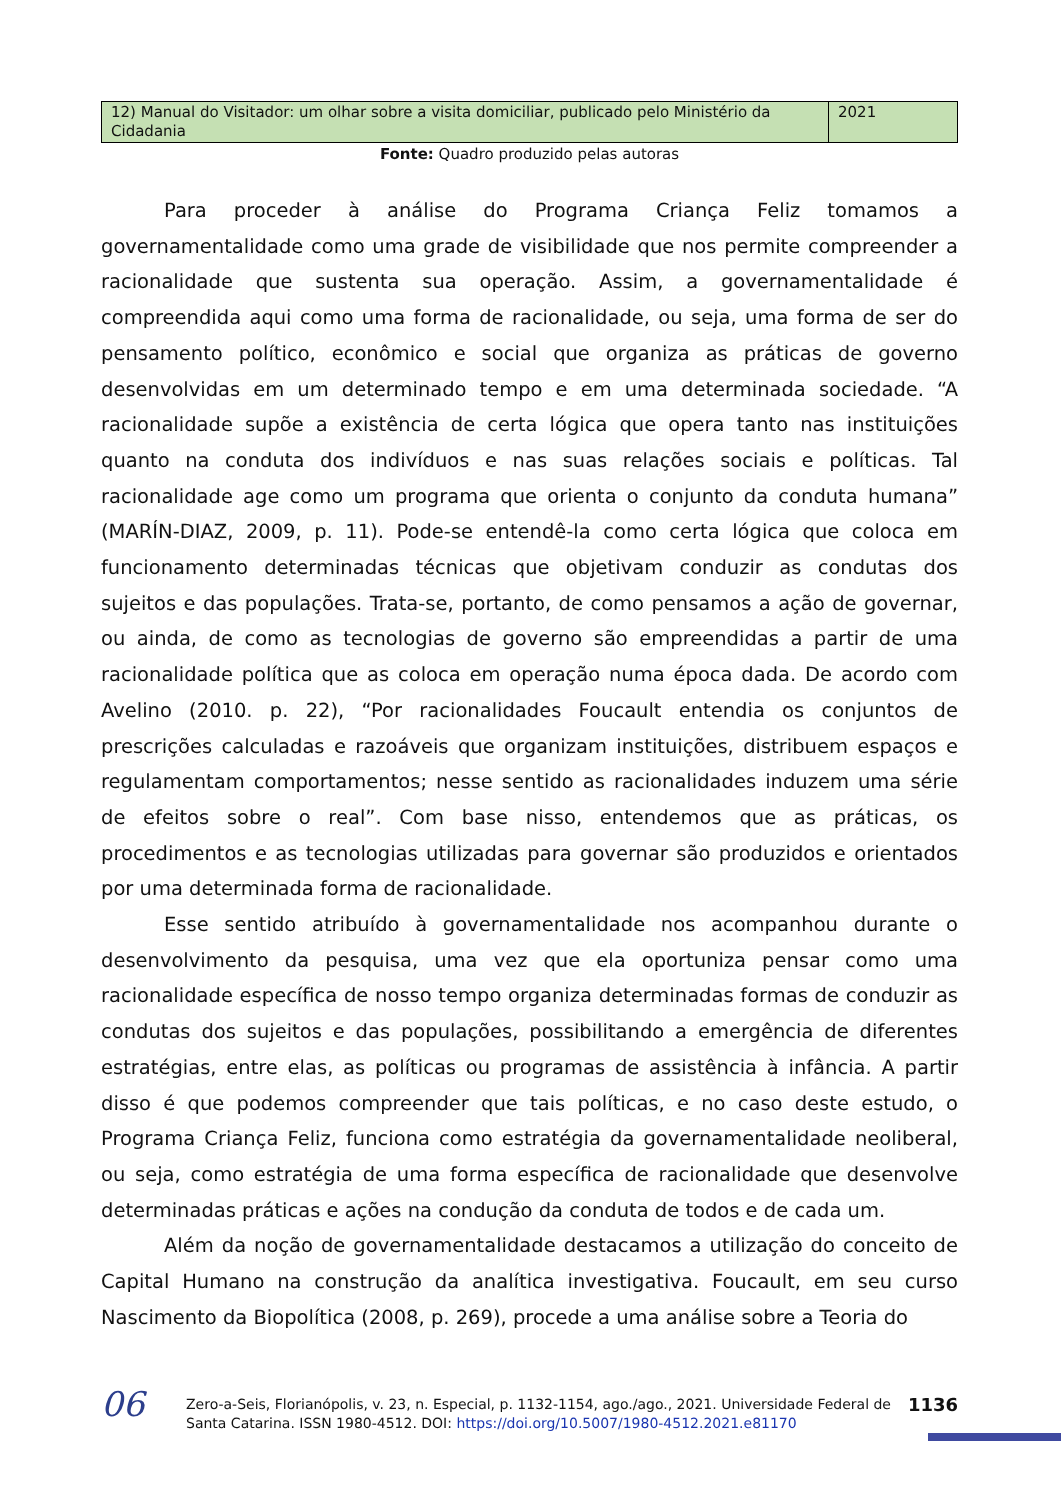| 12) Manual do Visitador: um olhar sobre a visita domiciliar, publicado pelo Ministério da Cidadania | 2021 |
Fonte: Quadro produzido pelas autoras
Para proceder à análise do Programa Criança Feliz tomamos a governamentalidade como uma grade de visibilidade que nos permite compreender a racionalidade que sustenta sua operação. Assim, a governamentalidade é compreendida aqui como uma forma de racionalidade, ou seja, uma forma de ser do pensamento político, econômico e social que organiza as práticas de governo desenvolvidas em um determinado tempo e em uma determinada sociedade. “A racionalidade supõe a existência de certa lógica que opera tanto nas instituições quanto na conduta dos indivíduos e nas suas relações sociais e políticas. Tal racionalidade age como um programa que orienta o conjunto da conduta humana” (MARÍN-DIAZ, 2009, p. 11). Pode-se entendê-la como certa lógica que coloca em funcionamento determinadas técnicas que objetivam conduzir as condutas dos sujeitos e das populações. Trata-se, portanto, de como pensamos a ação de governar, ou ainda, de como as tecnologias de governo são empreendidas a partir de uma racionalidade política que as coloca em operação numa época dada. De acordo com Avelino (2010. p. 22), “Por racionalidades Foucault entendia os conjuntos de prescrições calculadas e razoáveis que organizam instituições, distribuem espaços e regulamentam comportamentos; nesse sentido as racionalidades induzem uma série de efeitos sobre o real”. Com base nisso, entendemos que as práticas, os procedimentos e as tecnologias utilizadas para governar são produzidos e orientados por uma determinada forma de racionalidade.
Esse sentido atribuído à governamentalidade nos acompanhou durante o desenvolvimento da pesquisa, uma vez que ela oportuniza pensar como uma racionalidade específica de nosso tempo organiza determinadas formas de conduzir as condutas dos sujeitos e das populações, possibilitando a emergência de diferentes estratégias, entre elas, as políticas ou programas de assistência à infância. A partir disso é que podemos compreender que tais políticas, e no caso deste estudo, o Programa Criança Feliz, funciona como estratégia da governamentalidade neoliberal, ou seja, como estratégia de uma forma específica de racionalidade que desenvolve determinadas práticas e ações na condução da conduta de todos e de cada um.
Além da noção de governamentalidade destacamos a utilização do conceito de Capital Humano na construção da analítica investigativa. Foucault, em seu curso Nascimento da Biopolítica (2008, p. 269), procede a uma análise sobre a Teoria do
06
Zero-a-Seis, Florianópolis, v. 23, n. Especial, p. 1132-1154, ago./ago., 2021. Universidade Federal de Santa Catarina. ISSN 1980-4512. DOI: https://doi.org/10.5007/1980-4512.2021.e81170
1136